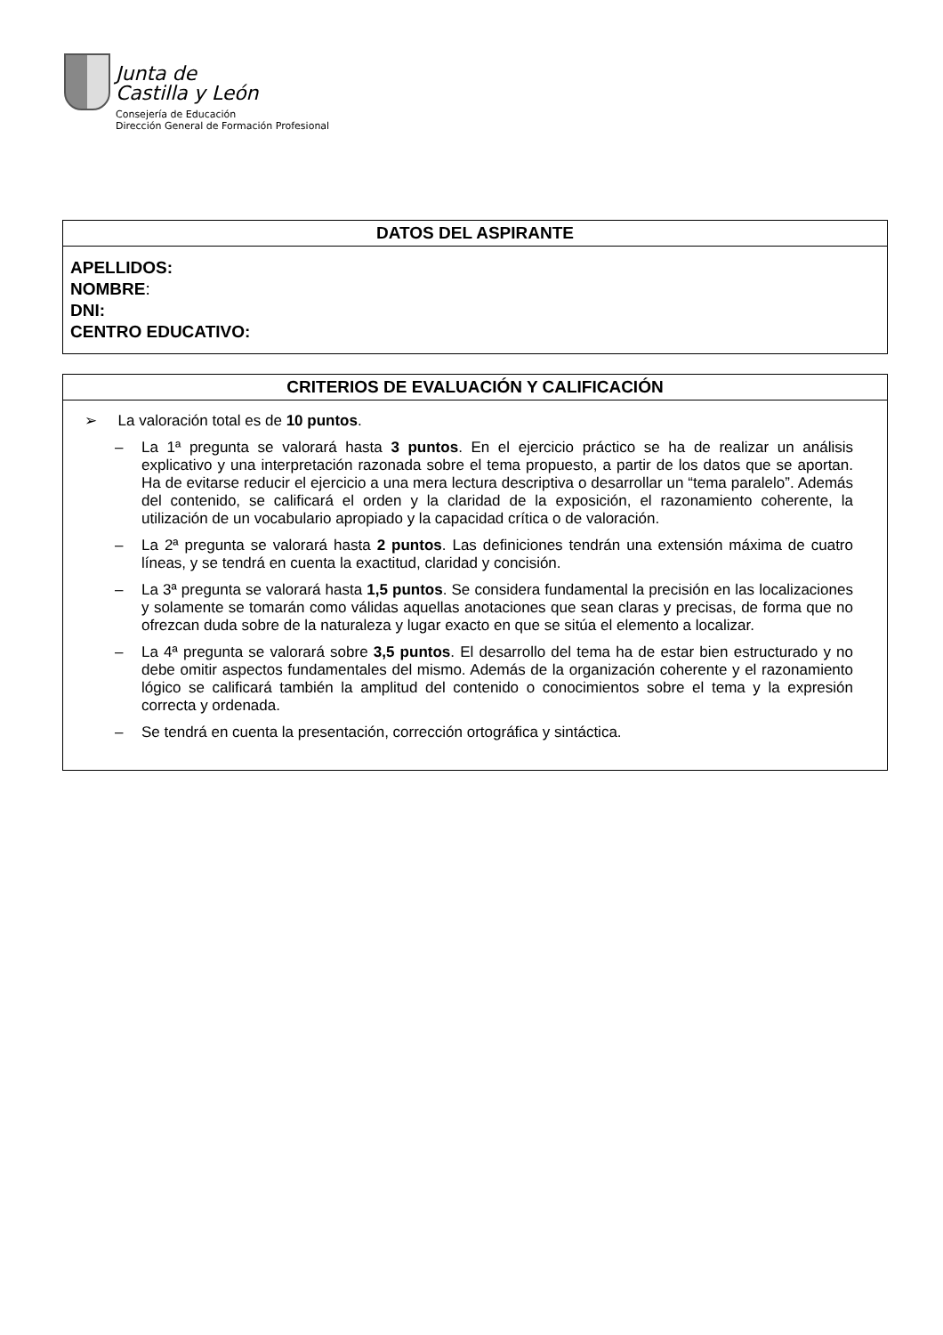Junta de
Castilla y León
Consejería de Educación
Dirección General de Formación Profesional
| DATOS DEL ASPIRANTE |
| --- |
| APELLIDOS: NOMBRE : DNI: CENTRO EDUCATIVO: |
| CRITERIOS DE EVALUACIÓN Y CALIFICACIÓN |
| --- |
| ➢ La valoración total es de 10 puntos . – La 1ª pregunta se valorará hasta 3 puntos . En el ejercicio práctico se ha de realizar un análisis explicativo y una interpretación razonada sobre el tema propuesto, a partir de los datos que se aportan. Ha de evitarse reducir el ejercicio a una mera lectura descriptiva o desarrollar un “tema paralelo”. Además del contenido, se calificará el orden y la claridad de la exposición, el razonamiento coherente, la utilización de un vocabulario apropiado y la capacidad crítica o de valoración. – La 2ª pregunta se valorará hasta 2 puntos . Las definiciones tendrán una extensión máxima de cuatro líneas, y se tendrá en cuenta la exactitud, claridad y concisión. – La 3ª pregunta se valorará hasta 1,5 puntos . Se considera fundamental la precisión en las localizaciones y solamente se tomarán como válidas aquellas anotaciones que sean claras y precisas, de forma que no ofrezcan duda sobre de la naturaleza y lugar exacto en que se sitúa el elemento a localizar. – La 4ª pregunta se valorará sobre 3,5 puntos . El desarrollo del tema ha de estar bien estructurado y no debe omitir aspectos fundamentales del mismo. Además de la organización coherente y el razonamiento lógico se calificará también la amplitud del contenido o conocimientos sobre el tema y la expresión correcta y ordenada. – Se tendrá en cuenta la presentación, corrección ortográfica y sintáctica. |